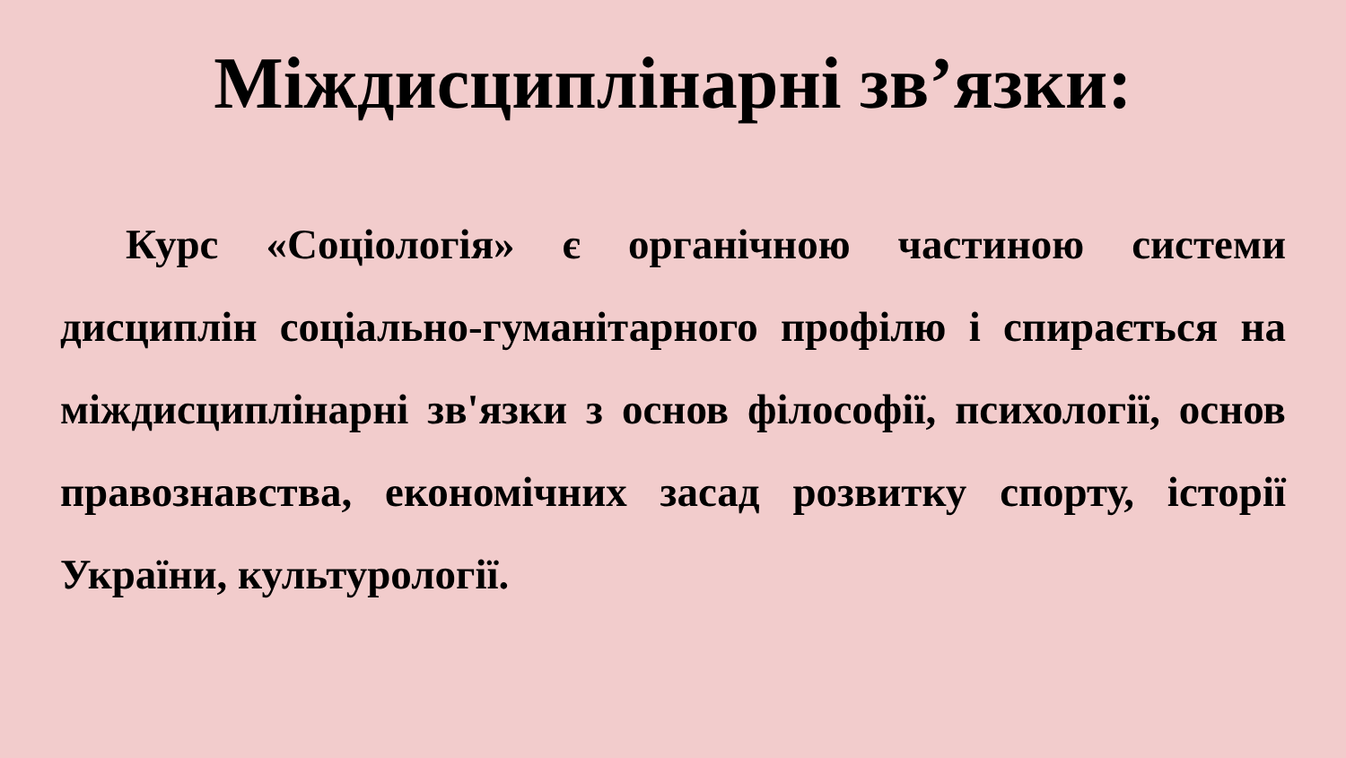Міждисциплінарні зв’язки:
Курс «Соціологія» є органічною частиною системи дисциплін соціально-гуманітарного профілю і спирається на міждисциплінарні зв'язки з основ філософії, психології, основ правознавства, економічних засад розвитку спорту, історії України, культурології.